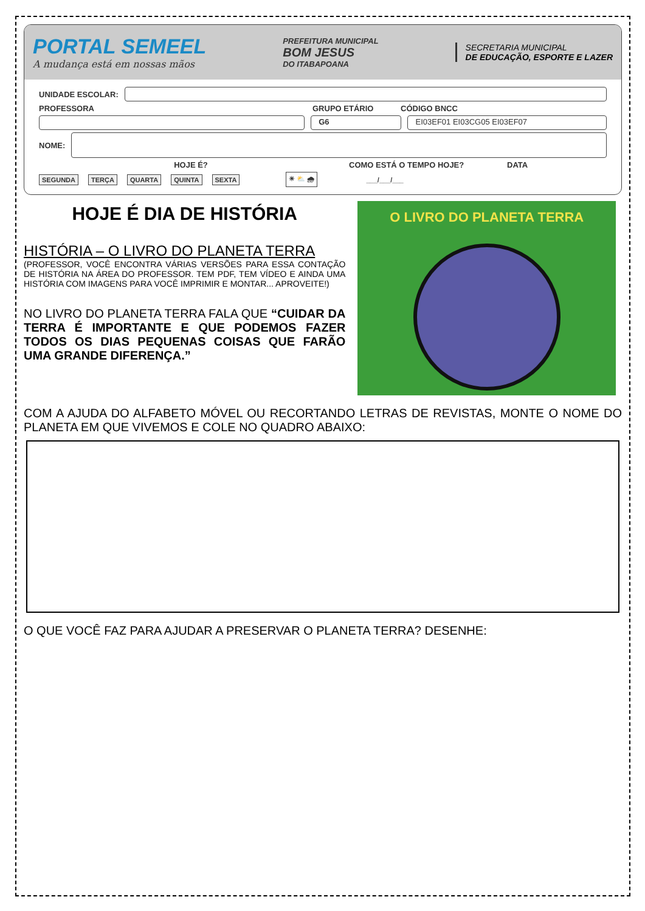PORTAL SEMEEL
A mudança está em nossas mãos
PREFEITURA MUNICIPAL
BOM JESUS
DO ITABAPOANA
SECRETARIA MUNICIPAL
DE EDUCAÇÃO, ESPORTE E LAZER
UNIDADE ESCOLAR:
PROFESSORA GRUPO ETÁRIO CÓDIGO BNCC
G6 EI03EF01 EI03CG05 EI03EF07
NOME:
HOJE É? COMO ESTÁ O TEMPO HOJE? DATA
SEGUNDA TERÇA QUARTA QUINTA SEXTA ☀ ⛅ 🌧 ___/___/___
HOJE É DIA DE HISTÓRIA
HISTÓRIA – O LIVRO DO PLANETA TERRA
(PROFESSOR, VOCÊ ENCONTRA VÁRIAS VERSÕES PARA ESSA CONTAÇÃO DE HISTÓRIA NA ÁREA DO PROFESSOR. TEM PDF, TEM VÍDEO E AINDA UMA HISTÓRIA COM IMAGENS PARA VOCÊ IMPRIMIR E MONTAR... APROVEITE!)
NO LIVRO DO PLANETA TERRA FALA QUE “CUIDAR DA TERRA É IMPORTANTE E QUE PODEMOS FAZER TODOS OS DIAS PEQUENAS COISAS QUE FARÃO UMA GRANDE DIFERENÇA.”
O LIVRO DO PLANETA TERRA
COM A AJUDA DO ALFABETO MÓVEL OU RECORTANDO LETRAS DE REVISTAS, MONTE O NOME DO PLANETA EM QUE VIVEMOS E COLE NO QUADRO ABAIXO:
O QUE VOCÊ FAZ PARA AJUDAR A PRESERVAR O PLANETA TERRA? DESENHE: